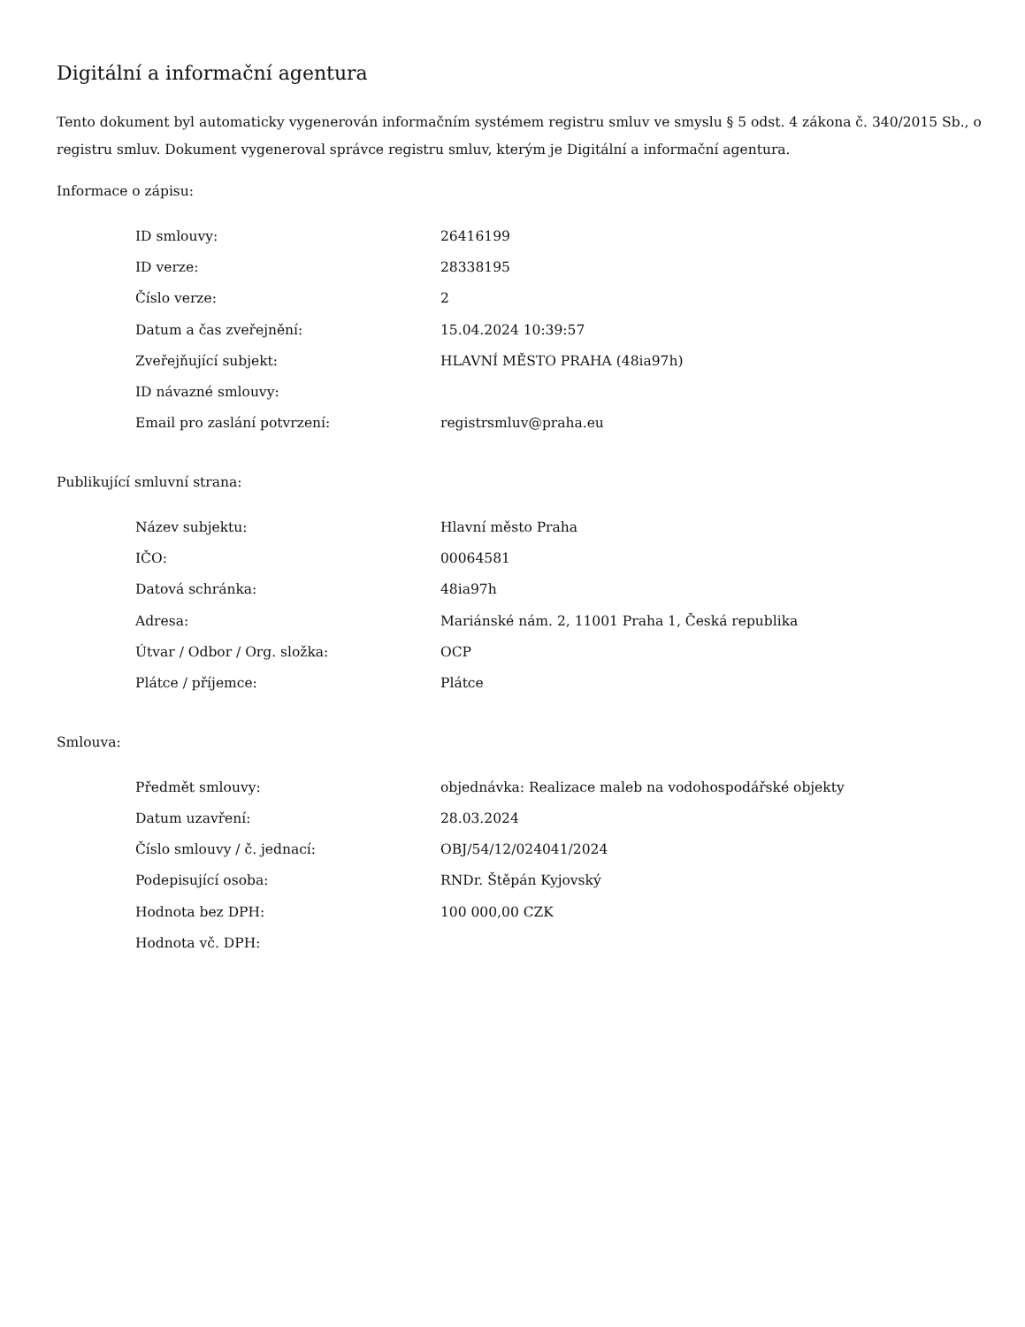Digitální a informační agentura
Tento dokument byl automaticky vygenerován informačním systémem registru smluv ve smyslu § 5 odst. 4 zákona č. 340/2015 Sb., o registru smluv. Dokument vygeneroval správce registru smluv, kterým je Digitální a informační agentura.
Informace o zápisu:
| ID smlouvy: | 26416199 |
| ID verze: | 28338195 |
| Číslo verze: | 2 |
| Datum a čas zveřejnění: | 15.04.2024 10:39:57 |
| Zveřejňující subjekt: | HLAVNÍ MĚSTO PRAHA (48ia97h) |
| ID návazné smlouvy: | |
| Email pro zaslání potvrzení: | registrsmluv@praha.eu |
Publikující smluvní strana:
| Název subjektu: | Hlavní město Praha |
| IČO: | 00064581 |
| Datová schránka: | 48ia97h |
| Adresa: | Mariánské nám. 2, 11001 Praha 1, Česká republika |
| Útvar / Odbor / Org. složka: | OCP |
| Plátce / příjemce: | Plátce |
Smlouva:
| Předmět smlouvy: | objednávka: Realizace maleb na vodohospodářské objekty |
| Datum uzavření: | 28.03.2024 |
| Číslo smlouvy / č. jednací: | OBJ/54/12/024041/2024 |
| Podepisující osoba: | RNDr. Štěpán Kyjovský |
| Hodnota bez DPH: | 100 000,00 CZK |
| Hodnota vč. DPH: | |